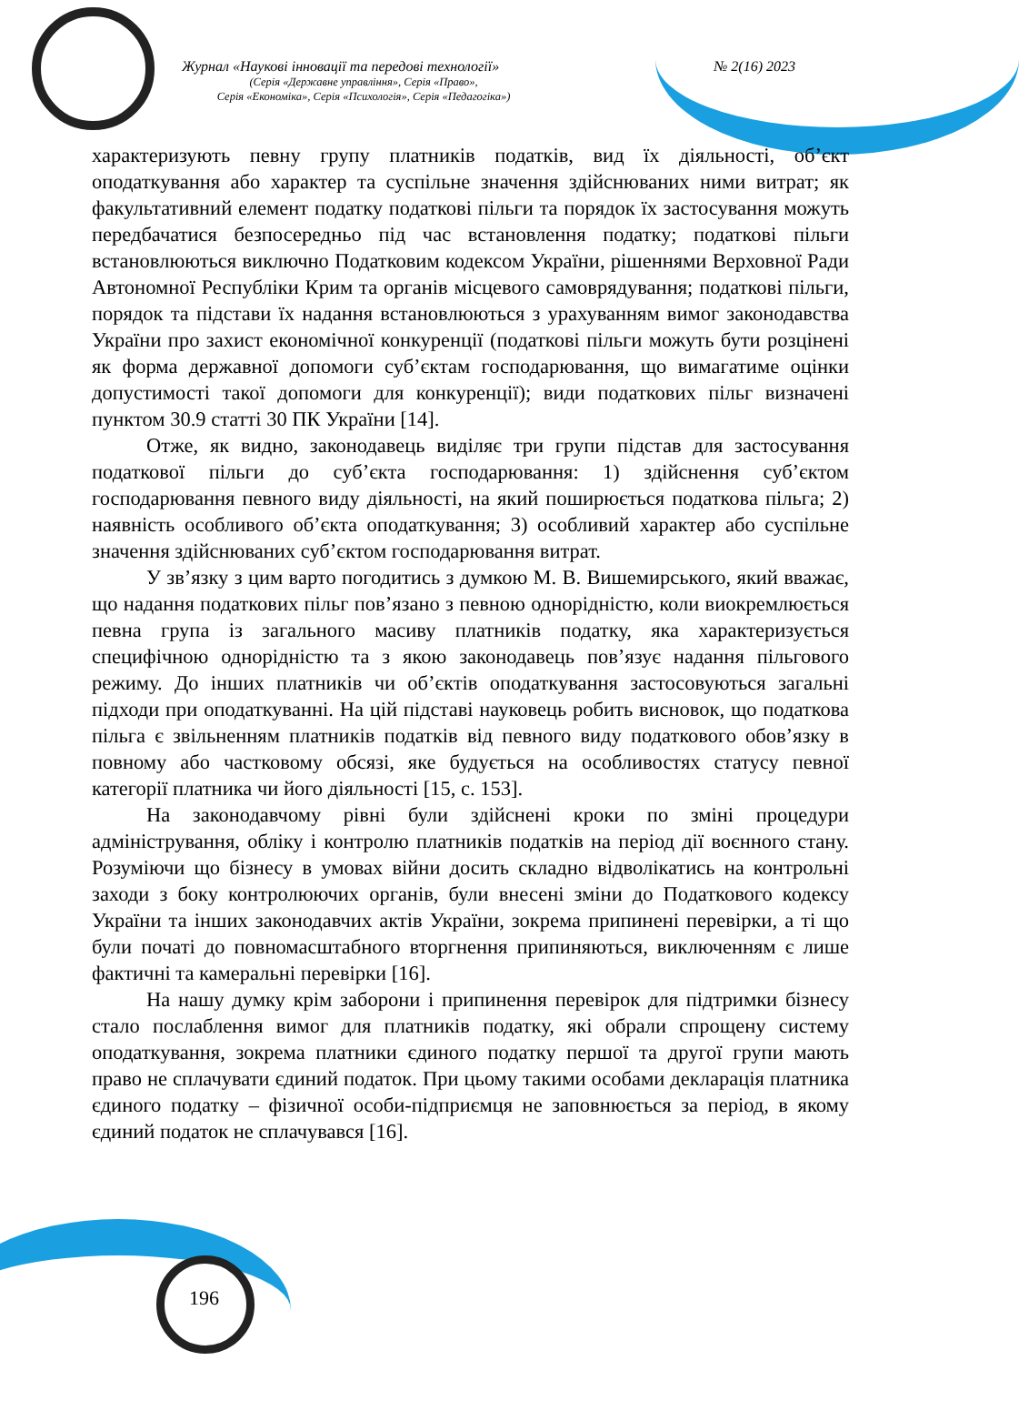Журнал «Наукові інновації та передові технології» № 2(16) 2023
(Серія «Державне управління», Серія «Право»,
Серія «Економіка», Серія «Психологія», Серія «Педагогіка»)
характеризують певну групу платників податків, вид їх діяльності, об’єкт оподаткування або характер та суспільне значення здійснюваних ними витрат; як факультативний елемент податку податкові пільги та порядок їх застосування можуть передбачатися безпосередньо під час встановлення податку; податкові пільги встановлюються виключно Податковим кодексом України, рішеннями Верховної Ради Автономної Республіки Крим та органів місцевого самоврядування; податкові пільги, порядок та підстави їх надання встановлюються з урахуванням вимог законодавства України про захист економічної конкуренції (податкові пільги можуть бути розцінені як форма державної допомоги суб’єктам господарювання, що вимагатиме оцінки допустимості такої допомоги для конкуренції); види податкових пільг визначені пунктом 30.9 статті 30 ПК України [14].
Отже, як видно, законодавець виділяє три групи підстав для застосування податкової пільги до суб’єкта господарювання: 1) здійснення суб’єктом господарювання певного виду діяльності, на який поширюється податкова пільга; 2) наявність особливого об’єкта оподаткування; 3) особливий характер або суспільне значення здійснюваних суб’єктом господарювання витрат.
У зв’язку з цим варто погодитись з думкою М. В. Вишемирського, який вважає, що надання податкових пільг пов’язано з певною однорідністю, коли виокремлюється певна група із загального масиву платників податку, яка характеризується специфічною однорідністю та з якою законодавець пов’язує надання пільгового режиму. До інших платників чи об’єктів оподаткування застосовуються загальні підходи при оподаткуванні. На цій підставі науковець робить висновок, що податкова пільга є звільненням платників податків від певного виду податкового обов’язку в повному або частковому обсязі, яке будується на особливостях статусу певної категорії платника чи його діяльності [15, с. 153].
На законодавчому рівні були здійснені кроки по зміні процедури адміністрування, обліку і контролю платників податків на період дії воєнного стану. Розуміючи що бізнесу в умовах війни досить складно відволікатись на контрольні заходи з боку контролюючих органів, були внесені зміни до Податкового кодексу України та інших законодавчих актів України, зокрема припинені перевірки, а ті що були початі до повномасштабного вторгнення припиняються, виключенням є лише фактичні та камеральні перевірки [16].
На нашу думку крім заборони і припинення перевірок для підтримки бізнесу стало послаблення вимог для платників податку, які обрали спрощену систему оподаткування, зокрема платники єдиного податку першої та другої групи мають право не сплачувати єдиний податок. При цьому такими особами декларація платника єдиного податку – фізичної особи-підприємця не заповнюється за період, в якому єдиний податок не сплачувався [16].
196